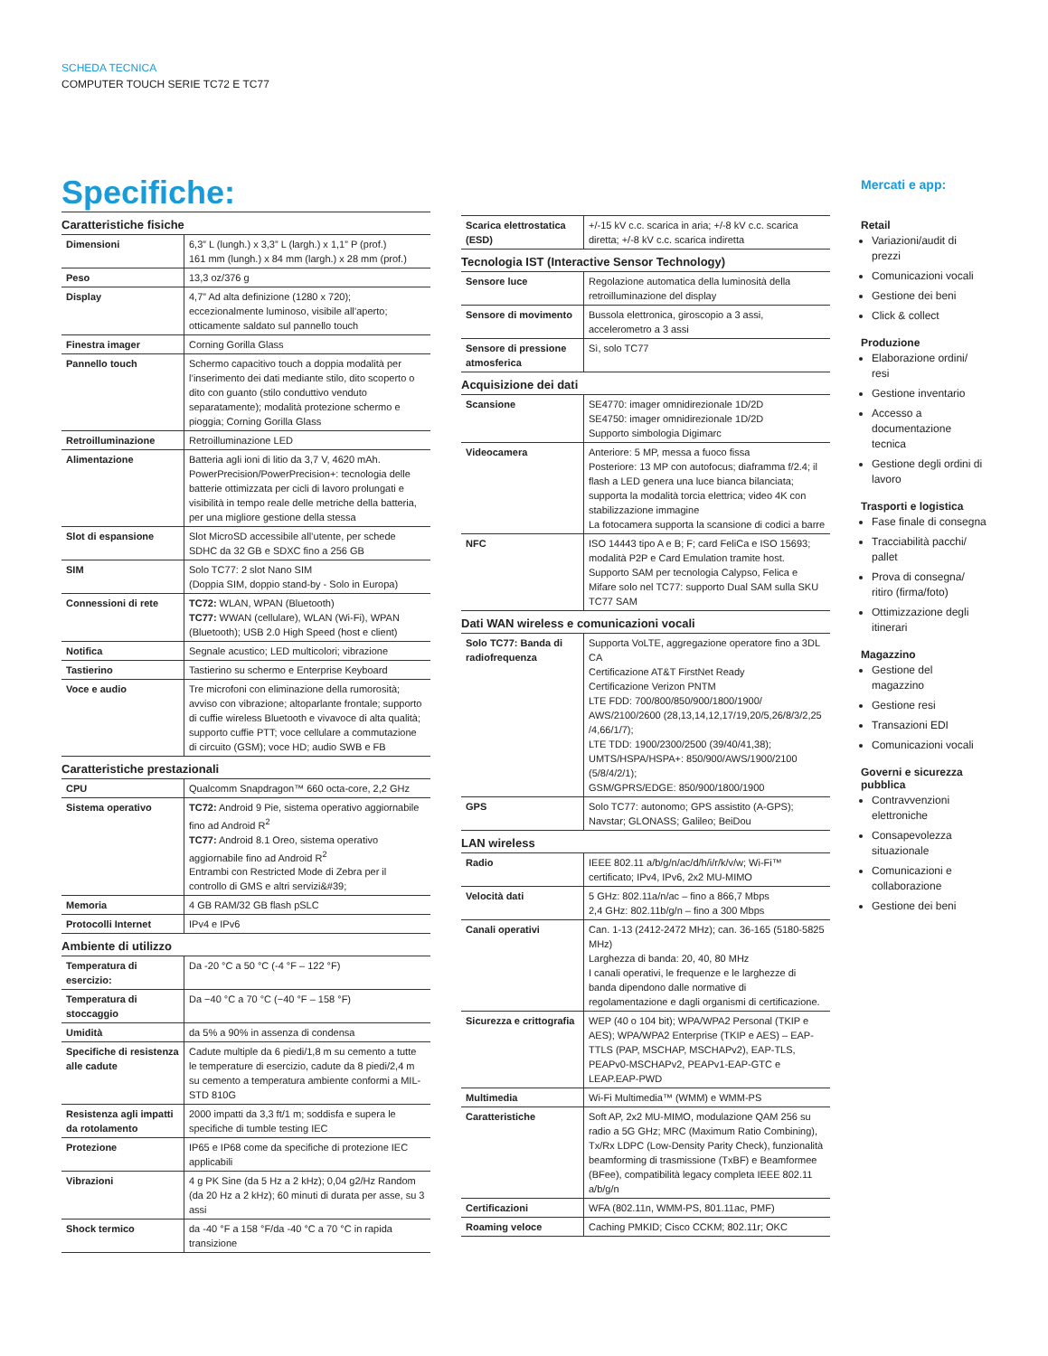SCHEDA TECNICA
COMPUTER TOUCH SERIE TC72 E TC77
Specifiche:
| Caratteristiche fisiche | |
| --- | --- |
| Dimensioni | 6,3” L (lungh.) x 3,3” L (largh.) x 1,1” P (prof.) 161 mm (lungh.) x 84 mm (largh.) x 28 mm (prof.) |
| Peso | 13,3 oz/376 g |
| Display | 4,7” Ad alta definizione (1280 x 720); eccezionalmente luminoso, visibile all’aperto; otticamente saldato sul pannello touch |
| Finestra imager | Corning Gorilla Glass |
| Pannello touch | Schermo capacitivo touch a doppia modalità per l’inserimento dei dati mediante stilo, dito scoperto o dito con guanto (stilo conduttivo venduto separatamente); modalità protezione schermo e pioggia; Corning Gorilla Glass |
| Retroilluminazione | Retroilluminazione LED |
| Alimentazione | Batteria agli ioni di litio da 3,7 V, 4620 mAh. PowerPrecision/PowerPrecision+: tecnologia delle batterie ottimizzata per cicli di lavoro prolungati e visibilità in tempo reale delle metriche della batteria, per una migliore gestione della stessa |
| Slot di espansione | Slot MicroSD accessibile all’utente, per schede SDHC da 32 GB e SDXC fino a 256 GB |
| SIM | Solo TC77: 2 slot Nano SIM (Doppia SIM, doppio stand-by - Solo in Europa) |
| Connessioni di rete | TC72: WLAN, WPAN (Bluetooth) TC77: WWAN (cellulare), WLAN (Wi-Fi), WPAN (Bluetooth); USB 2.0 High Speed (host e client) |
| Notifica | Segnale acustico; LED multicolori; vibrazione |
| Tastierino | Tastierino su schermo e Enterprise Keyboard |
| Voce e audio | Tre microfoni con eliminazione della rumorosità; avviso con vibrazione; altoparlante frontale; supporto di cuffie wireless Bluetooth e vivavoce di alta qualità; supporto cuffie PTT; voce cellulare a commutazione di circuito (GSM); voce HD; audio SWB e FB |
| Caratteristiche prestazionali | |
| CPU | Qualcomm Snapdragon™ 660 octa-core, 2,2 GHz |
| Sistema operativo | TC72: Android 9 Pie, sistema operativo aggiornabile fino ad Android R<sup>2</sup> TC77: Android 8.1 Oreo, sistema operativo aggiornabile fino ad Android R<sup>2</sup> Entrambi con Restricted Mode di Zebra per il controllo di GMS e altri servizi&#39; |
| Memoria | 4 GB RAM/32 GB flash pSLC |
| Protocolli Internet | IPv4 e IPv6 |
| Ambiente di utilizzo | |
| Temperatura di esercizio: | Da -20 °C a 50 °C (-4 °F – 122 °F) |
| Temperatura di stoccaggio | Da −40 °C a 70 °C (−40 °F – 158 °F) |
| Umidità | da 5% a 90% in assenza di condensa |
| Specifiche di resistenza alle cadute | Cadute multiple da 6 piedi/1,8 m su cemento a tutte le temperature di esercizio, cadute da 8 piedi/2,4 m su cemento a temperatura ambiente conformi a MIL-STD 810G |
| Resistenza agli impatti da rotolamento | 2000 impatti da 3,3 ft/1 m; soddisfa e supera le specifiche di tumble testing IEC |
| Protezione | IP65 e IP68 come da specifiche di protezione IEC applicabili |
| Vibrazioni | 4 g PK Sine (da 5 Hz a 2 kHz); 0,04 g2/Hz Random (da 20 Hz a 2 kHz); 60 minuti di durata per asse, su 3 assi |
| Shock termico | da -40 °F a 158 °F/da -40 °C a 70 °C in rapida transizione |
| Scarica elettrostatica (ESD) | +/-15 kV c.c. scarica in aria; +/-8 kV c.c. scarica diretta; +/-8 kV c.c. scarica indiretta |
| Tecnologia IST (Interactive Sensor Technology) | |
| Sensore luce | Regolazione automatica della luminosità della retroilluminazione del display |
| Sensore di movimento | Bussola elettronica, giroscopio a 3 assi, accelerometro a 3 assi |
| Sensore di pressione atmosferica | Sì, solo TC77 |
| Acquisizione dei dati | |
| Scansione | SE4770: imager omnidirezionale 1D/2D SE4750: imager omnidirezionale 1D/2D Supporto simbologia Digimarc |
| Videocamera | Anteriore: 5 MP, messa a fuoco fissa Posteriore: 13 MP con autofocus; diaframma f/2.4; il flash a LED genera una luce bianca bilanciata; supporta la modalità torcia elettrica; video 4K con stabilizzazione immagine La fotocamera supporta la scansione di codici a barre |
| NFC | ISO 14443 tipo A e B; F; card FeliCa e ISO 15693; modalità P2P e Card Emulation tramite host. Supporto SAM per tecnologia Calypso, Felica e Mifare solo nel TC77: supporto Dual SAM sulla SKU TC77 SAM |
| Dati WAN wireless e comunicazioni vocali | |
| Solo TC77: Banda di radiofrequenza | Supporta VoLTE, aggregazione operatore fino a 3DL CA Certificazione AT&T FirstNet Ready Certificazione Verizon PNTM LTE FDD: 700/800/850/900/1800/1900/ AWS/2100/2600 (28,13,14,12,17/19,20/5,26/8/3/2,25 /4,66/1/7); LTE TDD: 1900/2300/2500 (39/40/41,38); UMTS/HSPA/HSPA+: 850/900/AWS/1900/2100 (5/8/4/2/1); GSM/GPRS/EDGE: 850/900/1800/1900 |
| GPS | Solo TC77: autonomo; GPS assistito (A-GPS); Navstar; GLONASS; Galileo; BeiDou |
| LAN wireless | |
| Radio | IEEE 802.11 a/b/g/n/ac/d/h/i/r/k/v/w; Wi-Fi™ certificato; IPv4, IPv6, 2x2 MU-MIMO |
| Velocità dati | 5 GHz: 802.11a/n/ac – fino a 866,7 Mbps 2,4 GHz: 802.11b/g/n – fino a 300 Mbps |
| Canali operativi | Can. 1-13 (2412-2472 MHz); can. 36-165 (5180-5825 MHz) Larghezza di banda: 20, 40, 80 MHz I canali operativi, le frequenze e le larghezze di banda dipendono dalle normative di regolamentazione e dagli organismi di certificazione. |
| Sicurezza e crittografia | WEP (40 o 104 bit); WPA/WPA2 Personal (TKIP e AES); WPA/WPA2 Enterprise (TKIP e AES) – EAP-TTLS (PAP, MSCHAP, MSCHAPv2), EAP-TLS, PEAPv0-MSCHAPv2, PEAPv1-EAP-GTC e LEAP.EAP-PWD |
| Multimedia | Wi-Fi Multimedia™ (WMM) e WMM-PS |
| Caratteristiche | Soft AP, 2x2 MU-MIMO, modulazione QAM 256 su radio a 5G GHz; MRC (Maximum Ratio Combining), Tx/Rx LDPC (Low-Density Parity Check), funzionalità beamforming di trasmissione (TxBF) e Beamformee (BFee), compatibilità legacy completa IEEE 802.11 a/b/g/n |
| Certificazioni | WFA (802.11n, WMM-PS, 801.11ac, PMF) |
| Roaming veloce | Caching PMKID; Cisco CCKM; 802.11r; OKC |
Mercati e app:
Retail
Variazioni/audit di prezzi
Comunicazioni vocali
Gestione dei beni
Click & collect
Produzione
Elaborazione ordini/ resi
Gestione inventario
Accesso a documentazione tecnica
Gestione degli ordini di lavoro
Trasporti e logistica
Fase finale di consegna
Tracciabilità pacchi/ pallet
Prova di consegna/ ritiro (firma/foto)
Ottimizzazione degli itinerari
Magazzino
Gestione del magazzino
Gestione resi
Transazioni EDI
Comunicazioni vocali
Governi e sicurezza pubblica
Contravvenzioni elettroniche
Consapevolezza situazionale
Comunicazioni e collaborazione
Gestione dei beni